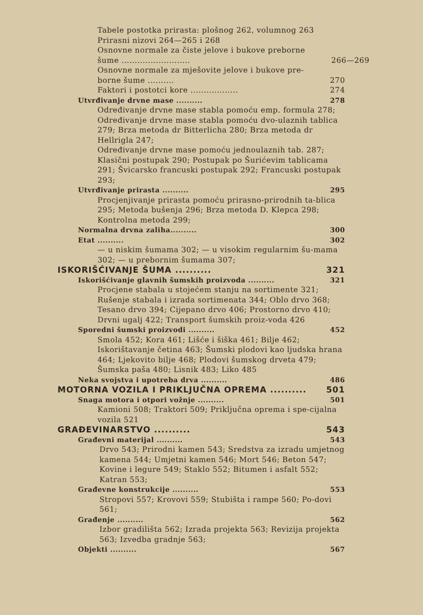Tabele postotka prirasta: plošnog 262, volumnog 263
Prirasni nizovi 264—265 i 268
Osnovne normale za čiste jelove i bukove preborne
šume .......................... 266—269
Osnovne normale za mješovite jelove i bukove pre-
borne šume .......... 270
Faktori i postotci kore .................. 274
Utvrđivanje drvne mase .......... 278
Određivanje drvne mase stabla pomoću emp. formula 278; Određivanje drvne mase stabla pomoću dvo-ulaznih tablica 279; Brza metoda dr Bitterlicha 280; Brza metoda dr Hellrigla 247;
Određivanje drvne mase pomoću jednoulaznih tab. 287; Klasični postupak 290; Postupak po Šurićevim tablicama 291; Švicarsko francuski postupak 292; Francuski postupak 293;
Utvrđivanje prirasta .......... 295
Procjenjivanje prirasta pomoću prirasno-prirodnih ta-blica 295; Metoda bušenja 296; Brza metoda D. Klepca 298; Kontrolna metoda 299;
Normalna drvna zaliha.......... 300
Etat .......... 302
— u niskim šumama 302; — u visokim regularnim šu-mama 302; — u prebornim šumama 307;
ISKORIŠĆIVANJE ŠUMA .......... 321
Iskorišćivanje glavnih šumskih proizvoda .......... 321
Procjene stabala u stojećem stanju na sortimente 321; Rušenje stabala i izrada sortimenata 344; Oblo drvo 368; Tesano drvo 394; Cijepano drvo 406; Prostorno drvo 410; Drvni ugalj 422; Transport šumskih proiz-voda 426
Sporedni šumski proizvodi .......... 452
Smola 452; Kora 461; Lišće i šiška 461; Bilje 462; Iskorištavanje četina 463; Šumski plodovi kao ljudska hrana 464; Ljekovito bilje 468; Plodovi šumskog drveta 479; Šumska paša 480; Lisnik 483; Liko 485
Neka svojstva i upotreba drva .......... 486
MOTORNA VOZILA I PRIKLJUČNA OPREMA .......... 501
Snaga motora i otpori vožnje .......... 501
Kamioni 508; Traktori 509; Priključna oprema i spe-cijalna vozila 521
GRAĐEVINARSTVO .......... 543
Građevni materijal .......... 543
Drvo 543; Prirodni kamen 543; Sredstva za izradu umjetnog kamena 544; Umjetni kamen 546; Mort 546; Beton 547; Kovine i legure 549; Staklo 552; Bitumen i asfalt 552; Katran 553;
Građevne konstrukcije .......... 553
Stropovi 557; Krovovi 559; Stubišta i rampe 560; Po-dovi 561;
Građenje .......... 562
Izbor gradilišta 562; Izrada projekta 563; Revizija projekta 563; Izvedba gradnje 563;
Objekti .......... 567